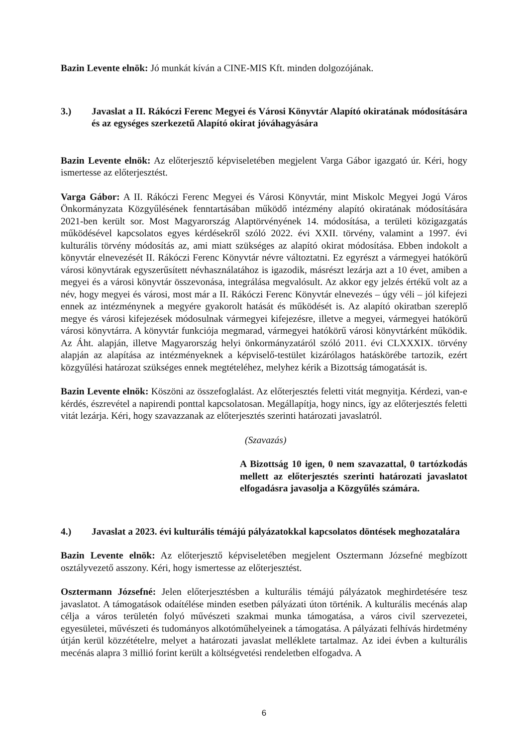Bazin Levente elnök: Jó munkát kíván a CINE-MIS Kft. minden dolgozójának.
3.) Javaslat a II. Rákóczi Ferenc Megyei és Városi Könyvtár Alapító okiratának módosítására és az egységes szerkezetű Alapító okirat jóváhagyására
Bazin Levente elnök: Az előterjesztő képviseletében megjelent Varga Gábor igazgató úr. Kéri, hogy ismertesse az előterjesztést.
Varga Gábor: A II. Rákóczi Ferenc Megyei és Városi Könyvtár, mint Miskolc Megyei Jogú Város Önkormányzata Közgyűlésének fenntartásában működő intézmény alapító okiratának módosítására 2021-ben került sor. Most Magyarország Alaptörvényének 14. módosítása, a területi közigazgatás működésével kapcsolatos egyes kérdésekről szóló 2022. évi XXII. törvény, valamint a 1997. évi kulturális törvény módosítás az, ami miatt szükséges az alapító okirat módosítása. Ebben indokolt a könyvtár elnevezését II. Rákóczi Ferenc Könyvtár névre változtatni. Ez egyrészt a vármegyei hatókörű városi könyvtárak egyszerűsített névhasználatához is igazodik, másrészt lezárja azt a 10 évet, amiben a megyei és a városi könyvtár összevonása, integrálása megvalósult. Az akkor egy jelzés értékű volt az a név, hogy megyei és városi, most már a II. Rákóczi Ferenc Könyvtár elnevezés – úgy véli – jól kifejezi ennek az intézménynek a megyére gyakorolt hatását és működését is. Az alapító okiratban szereplő megye és városi kifejezések módosulnak vármegyei kifejezésre, illetve a megyei, vármegyei hatókörű városi könyvtárra. A könyvtár funkciója megmarad, vármegyei hatókörű városi könyvtárként működik. Az Áht. alapján, illetve Magyarország helyi önkormányzatáról szóló 2011. évi CLXXXIX. törvény alapján az alapítása az intézményeknek a képviselő-testület kizárólagos hatáskörébe tartozik, ezért közgyűlési határozat szükséges ennek megtételéhez, melyhez kérik a Bizottság támogatását is.
Bazin Levente elnök: Köszöni az összefoglalást. Az előterjesztés feletti vitát megnyitja. Kérdezi, van-e kérdés, észrevétel a napirendi ponttal kapcsolatosan. Megállapítja, hogy nincs, így az előterjesztés feletti vitát lezárja. Kéri, hogy szavazzanak az előterjesztés szerinti határozati javaslatról.
(Szavazás)
A Bizottság 10 igen, 0 nem szavazattal, 0 tartózkodás mellett az előterjesztés szerinti határozati javaslatot elfogadásra javasolja a Közgyűlés számára.
4.) Javaslat a 2023. évi kulturális témájú pályázatokkal kapcsolatos döntések meghozatalára
Bazin Levente elnök: Az előterjesztő képviseletében megjelent Osztermann Józsefné megbízott osztályvezető asszony. Kéri, hogy ismertesse az előterjesztést.
Osztermann Józsefné: Jelen előterjesztésben a kulturális témájú pályázatok meghirdetésére tesz javaslatot. A támogatások odaítélése minden esetben pályázati úton történik. A kulturális mecénás alap célja a város területén folyó művészeti szakmai munka támogatása, a város civil szervezetei, egyesületei, művészeti és tudományos alkotóműhelyeinek a támogatása. A pályázati felhívás hirdetmény útján kerül közzétételre, melyet a határozati javaslat melléklete tartalmaz. Az idei évben a kulturális mecénás alapra 3 millió forint került a költségvetési rendeletben elfogadva. A
6